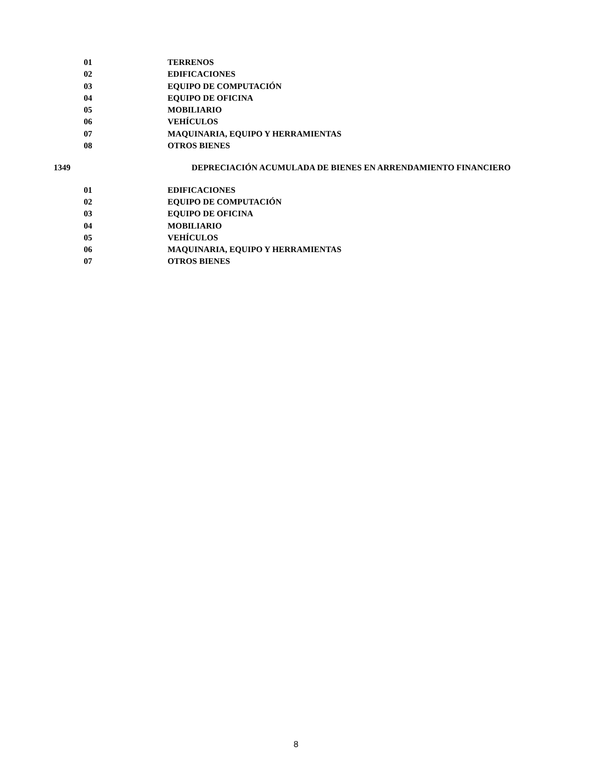01 TERRENOS
02 EDIFICACIONES
03 EQUIPO DE COMPUTACIÓN
04 EQUIPO DE OFICINA
05 MOBILIARIO
06 VEHÍCULOS
07 MAQUINARIA, EQUIPO Y HERRAMIENTAS
08 OTROS BIENES
1349 DEPRECIACIÓN ACUMULADA DE BIENES EN ARRENDAMIENTO FINANCIERO
01 EDIFICACIONES
02 EQUIPO DE COMPUTACIÓN
03 EQUIPO DE OFICINA
04 MOBILIARIO
05 VEHÍCULOS
06 MAQUINARIA, EQUIPO Y HERRAMIENTAS
07 OTROS BIENES
8